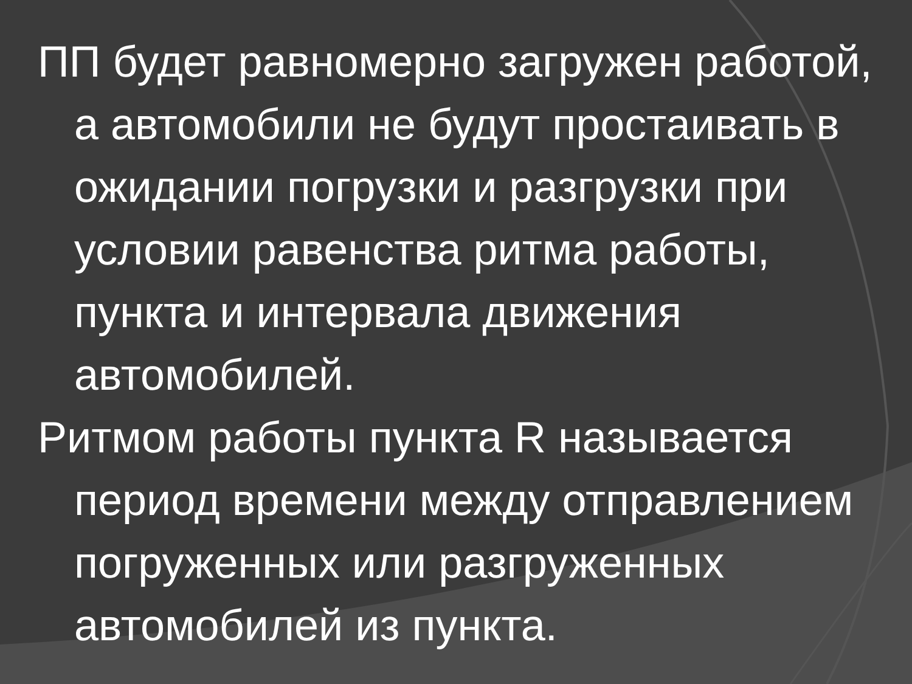ПП будет равномерно загружен работой, а автомобили не будут простаивать в ожидании погрузки и разгрузки при условии равенства ритма работы, пункта и интервала движения автомобилей.
Ритмом работы пункта R называется период времени между отправлением погруженных или разгруженных автомобилей из пункта.